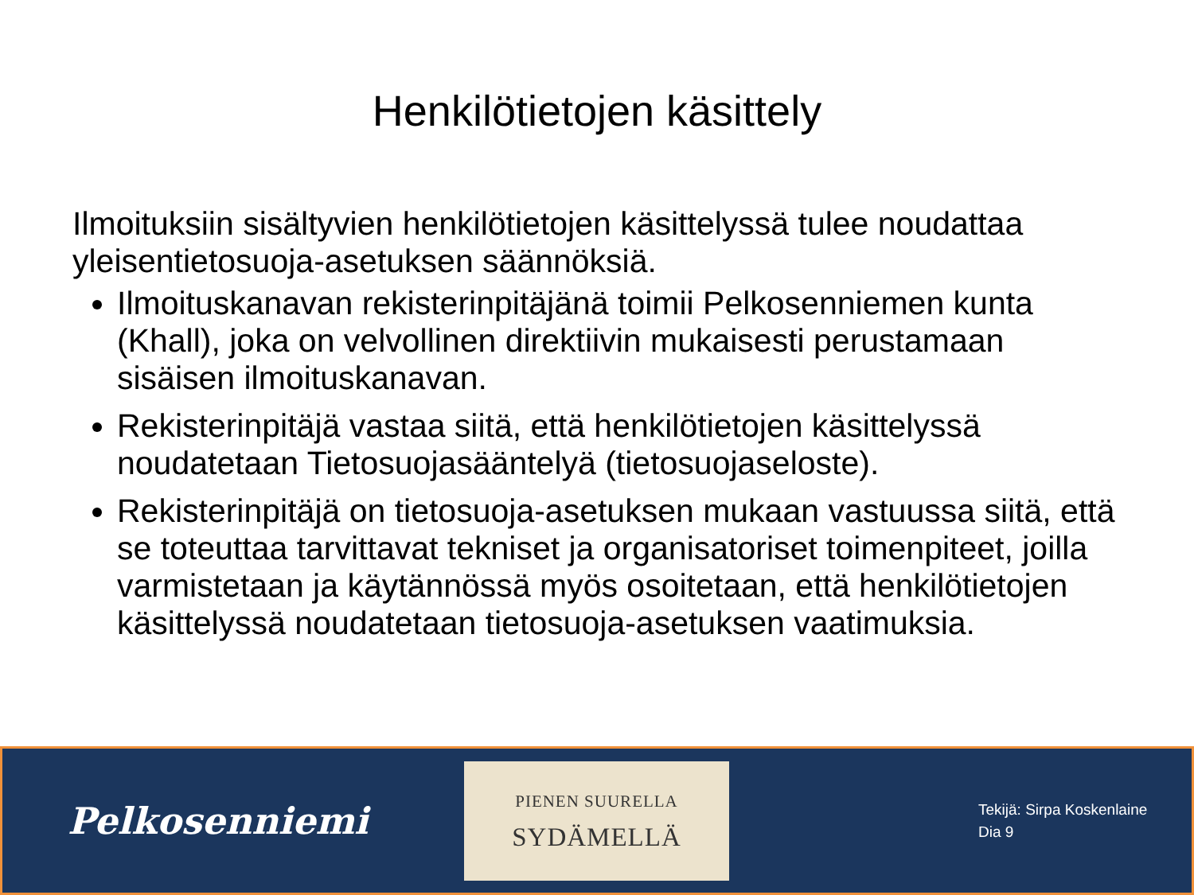Henkilötietojen käsittely
Ilmoituksiin sisältyvien henkilötietojen käsittelyssä tulee noudattaa yleisentietosuoja-asetuksen säännöksiä.
Ilmoituskanavan rekisterinpitäjänä toimii Pelkosenniemen kunta (Khall), joka on velvollinen direktiivin mukaisesti perustamaan sisäisen ilmoituskanavan.
Rekisterinpitäjä vastaa siitä, että henkilötietojen käsittelyssä noudatetaan Tietosuojasääntelyä (tietosuojaseloste).
Rekisterinpitäjä on tietosuoja-asetuksen mukaan vastuussa siitä, että se toteuttaa tarvittavat tekniset ja organisatoriset toimenpiteet, joilla varmistetaan ja käytännössä myös osoitetaan, että henkilötietojen käsittelyssä noudatetaan tietosuoja-asetuksen vaatimuksia.
Pelkosenniemi
PIENEN SUURELLA
SYDÄMELLÄ
Tekijä: Sirpa Koskenlaine
Dia 9